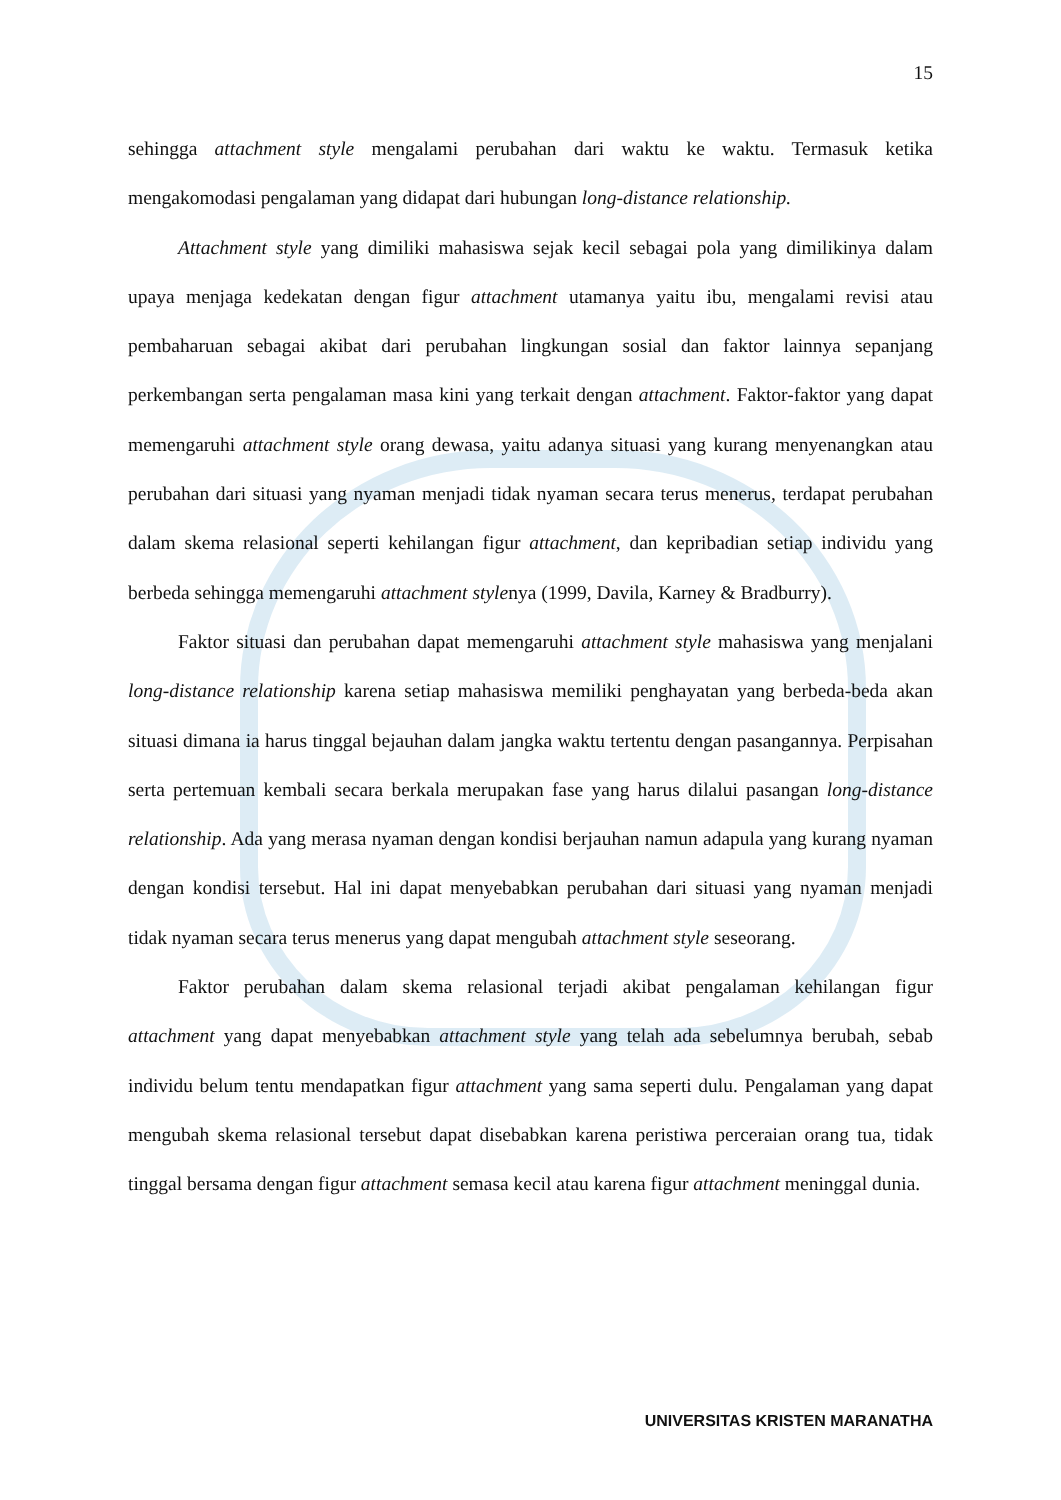15
sehingga attachment style mengalami perubahan dari waktu ke waktu. Termasuk ketika mengakomodasi pengalaman yang didapat dari hubungan long-distance relationship.
Attachment style yang dimiliki mahasiswa sejak kecil sebagai pola yang dimilikinya dalam upaya menjaga kedekatan dengan figur attachment utamanya yaitu ibu, mengalami revisi atau pembaharuan sebagai akibat dari perubahan lingkungan sosial dan faktor lainnya sepanjang perkembangan serta pengalaman masa kini yang terkait dengan attachment. Faktor-faktor yang dapat memengaruhi attachment style orang dewasa, yaitu adanya situasi yang kurang menyenangkan atau perubahan dari situasi yang nyaman menjadi tidak nyaman secara terus menerus, terdapat perubahan dalam skema relasional seperti kehilangan figur attachment, dan kepribadian setiap individu yang berbeda sehingga memengaruhi attachment stylenya (1999, Davila, Karney & Bradburry).
Faktor situasi dan perubahan dapat memengaruhi attachment style mahasiswa yang menjalani long-distance relationship karena setiap mahasiswa memiliki penghayatan yang berbeda-beda akan situasi dimana ia harus tinggal bejauhan dalam jangka waktu tertentu dengan pasangannya. Perpisahan serta pertemuan kembali secara berkala merupakan fase yang harus dilalui pasangan long-distance relationship. Ada yang merasa nyaman dengan kondisi berjauhan namun adapula yang kurang nyaman dengan kondisi tersebut. Hal ini dapat menyebabkan perubahan dari situasi yang nyaman menjadi tidak nyaman secara terus menerus yang dapat mengubah attachment style seseorang.
Faktor perubahan dalam skema relasional terjadi akibat pengalaman kehilangan figur attachment yang dapat menyebabkan attachment style yang telah ada sebelumnya berubah, sebab individu belum tentu mendapatkan figur attachment yang sama seperti dulu. Pengalaman yang dapat mengubah skema relasional tersebut dapat disebabkan karena peristiwa perceraian orang tua, tidak tinggal bersama dengan figur attachment semasa kecil atau karena figur attachment meninggal dunia.
UNIVERSITAS KRISTEN MARANATHA